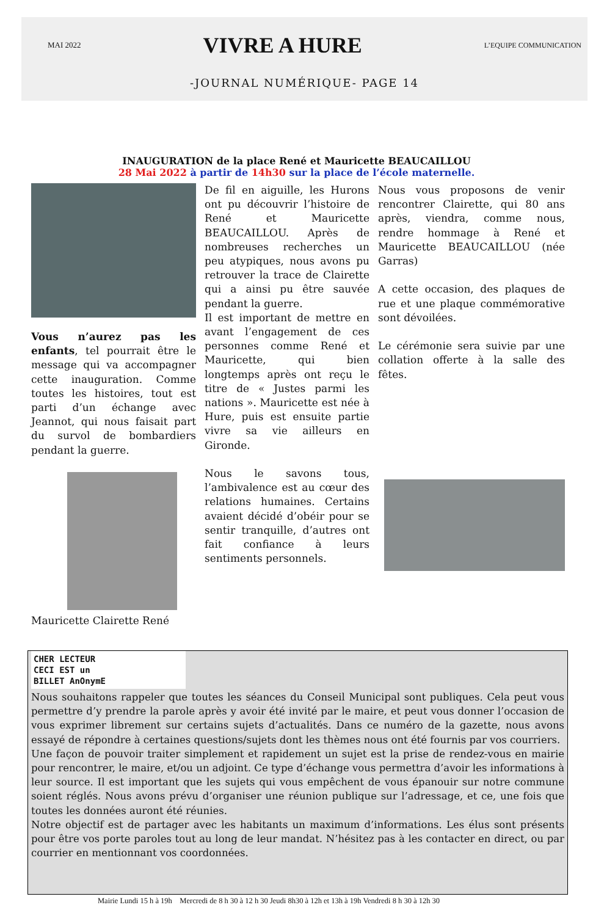MAI 2022
VIVRE A HURE
L’EQUIPE COMMUNICATION
-JOURNAL NUMÉRIQUE- PAGE 14
INAUGURATION de la place René et Mauricette BEAUCAILLOU
28 Mai 2022 à partir de 14h30 sur la place de l’école maternelle.
Vous n’aurez pas les enfants, tel pourrait être le message qui va accompagner cette inauguration. Comme toutes les histoires, tout est parti d’un échange avec Jeannot, qui nous faisait part du survol de bombardiers pendant la guerre.
Mauricette Clairette René
De fil en aiguille, les Hurons ont pu découvrir l’histoire de René et Mauricette BEAUCAILLOU. Après de nombreuses recherches un peu atypiques, nous avons pu retrouver la trace de Clairette qui a ainsi pu être sauvée pendant la guerre.
Il est important de mettre en avant l’engagement de ces personnes comme René et Mauricette, qui bien longtemps après ont reçu le titre de « Justes parmi les nations ». Mauricette est née à Hure, puis est ensuite partie vivre sa vie ailleurs en Gironde.
Nous le savons tous, l’ambivalence est au cœur des relations humaines. Certains avaient décidé d’obéir pour se sentir tranquille, d’autres ont fait confiance à leurs sentiments personnels.
Nous vous proposons de venir rencontrer Clairette, qui 80 ans après, viendra, comme nous, rendre hommage à René et Mauricette BEAUCAILLOU (née Garras)
A cette occasion, des plaques de rue et une plaque commémorative sont dévoilées.
Le cérémonie sera suivie par une collation offerte à la salle des fêtes.
CHER LECTEUR
CECI EST un
BILLET AnOnymE
Nous souhaitons rappeler que toutes les séances du Conseil Municipal sont publiques. Cela peut vous permettre d’y prendre la parole après y avoir été invité par le maire, et peut vous donner l’occasion de vous exprimer librement sur certains sujets d’actualités. Dans ce numéro de la gazette, nous avons essayé de répondre à certaines questions/sujets dont les thèmes nous ont été fournis par vos courriers.
Une façon de pouvoir traiter simplement et rapidement un sujet est la prise de rendez-vous en mairie pour rencontrer, le maire, et/ou un adjoint. Ce type d’échange vous permettra d’avoir les informations à leur source. Il est important que les sujets qui vous empêchent de vous épanouir sur notre commune soient réglés. Nous avons prévu d’organiser une réunion publique sur l’adressage, et ce, une fois que toutes les données auront été réunies.
Notre objectif est de partager avec les habitants un maximum d’informations. Les élus sont présents pour être vos porte paroles tout au long de leur mandat. N’hésitez pas à les contacter en direct, ou par courrier en mentionnant vos coordonnées.
Mairie Lundi 15 h à 19h Mercredi de 8 h 30 à 12 h 30 Jeudi 8h30 à 12h et 13h à 19h Vendredi 8 h 30 à 12h 30